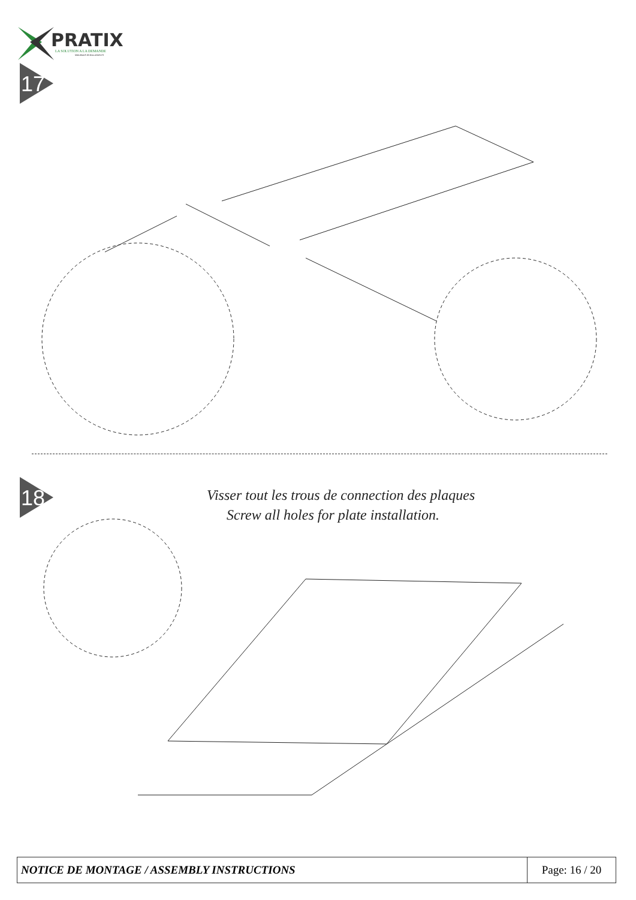PRATIX
LA SOLUTION A LA DEMANDE
MEUBLES INTELLIGENTS
17
18
Visser tout les trous de connection des plaques
Screw all holes for plate installation.
| NOTICE DE MONTAGE / ASSEMBLY INSTRUCTIONS | Page: 16 / 20 |